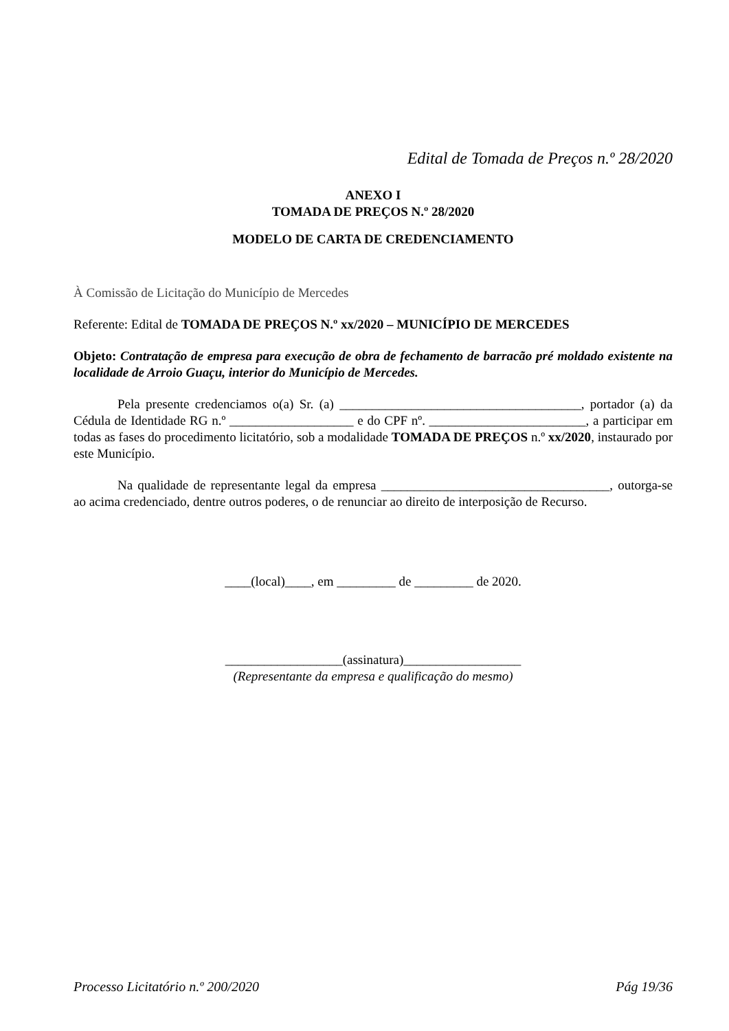Edital de Tomada de Preços n.º 28/2020
ANEXO I
TOMADA DE PREÇOS N.º 28/2020
MODELO DE CARTA DE CREDENCIAMENTO
À Comissão de Licitação do Município de Mercedes
Referente: Edital de TOMADA DE PREÇOS N.º xx/2020 – MUNICÍPIO DE MERCEDES
Objeto: Contratação de empresa para execução de obra de fechamento de barracão pré moldado existente na localidade de Arroio Guaçu, interior do Município de Mercedes.
Pela presente credenciamos o(a) Sr. (a) _____________________________________, portador (a) da Cédula de Identidade RG n.º ___________________ e do CPF nº. ________________________, a participar em todas as fases do procedimento licitatório, sob a modalidade TOMADA DE PREÇOS n.º xx/2020, instaurado por este Município.
Na qualidade de representante legal da empresa ___________________________________, outorga-se ao acima credenciado, dentre outros poderes, o de renunciar ao direito de interposição de Recurso.
____(local)____, em _________ de _________ de 2020.
__________________(assinatura)__________________
(Representante da empresa e qualificação do mesmo)
Processo Licitatório n.º 200/2020 Pág 19/36